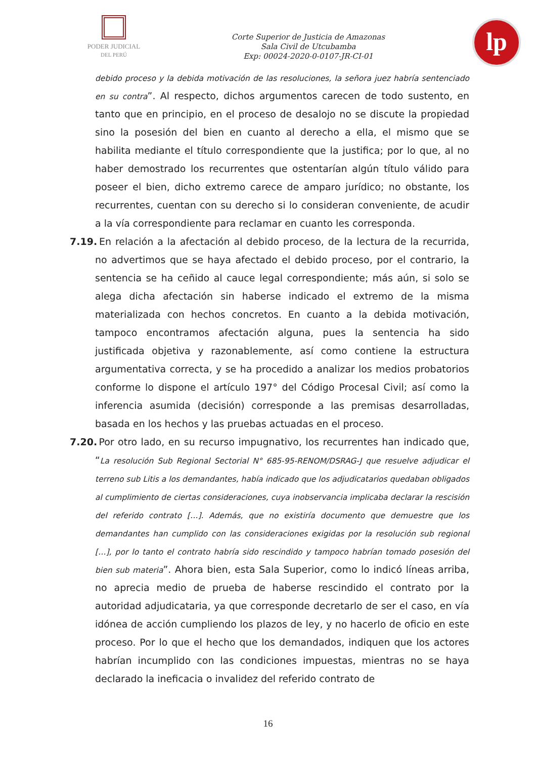PODER JUDICIAL
DEL PERÚ
Corte Superior de Justicia de Amazonas
Sala Civil de Utcubamba
Exp: 00024-2020-0-0107-JR-CI-01
lp
debido proceso y la debida motivación de las resoluciones, la señora juez habría sentenciado en su contra”. Al respecto, dichos argumentos carecen de todo sustento, en tanto que en principio, en el proceso de desalojo no se discute la propiedad sino la posesión del bien en cuanto al derecho a ella, el mismo que se habilita mediante el título correspondiente que la justifica; por lo que, al no haber demostrado los recurrentes que ostentarían algún título válido para poseer el bien, dicho extremo carece de amparo jurídico; no obstante, los recurrentes, cuentan con su derecho si lo consideran conveniente, de acudir a la vía correspondiente para reclamar en cuanto les corresponda.
7.19. En relación a la afectación al debido proceso, de la lectura de la recurrida, no advertimos que se haya afectado el debido proceso, por el contrario, la sentencia se ha ceñido al cauce legal correspondiente; más aún, si solo se alega dicha afectación sin haberse indicado el extremo de la misma materializada con hechos concretos. En cuanto a la debida motivación, tampoco encontramos afectación alguna, pues la sentencia ha sido justificada objetiva y razonablemente, así como contiene la estructura argumentativa correcta, y se ha procedido a analizar los medios probatorios conforme lo dispone el artículo 197° del Código Procesal Civil; así como la inferencia asumida (decisión) corresponde a las premisas desarrolladas, basada en los hechos y las pruebas actuadas en el proceso.
7.20. Por otro lado, en su recurso impugnativo, los recurrentes han indicado que, “La resolución Sub Regional Sectorial N° 685-95-RENOM/DSRAG-J que resuelve adjudicar el terreno sub Litis a los demandantes, había indicado que los adjudicatarios quedaban obligados al cumplimiento de ciertas consideraciones, cuya inobservancia implicaba declarar la rescisión del referido contrato […]. Además, que no existiría documento que demuestre que los demandantes han cumplido con las consideraciones exigidas por la resolución sub regional […], por lo tanto el contrato habría sido rescindido y tampoco habrían tomado posesión del bien sub materia”. Ahora bien, esta Sala Superior, como lo indicó líneas arriba, no aprecia medio de prueba de haberse rescindido el contrato por la autoridad adjudicataria, ya que corresponde decretarlo de ser el caso, en vía idónea de acción cumpliendo los plazos de ley, y no hacerlo de oficio en este proceso. Por lo que el hecho que los demandados, indiquen que los actores habrían incumplido con las condiciones impuestas, mientras no se haya declarado la ineficacia o invalidez del referido contrato de
16